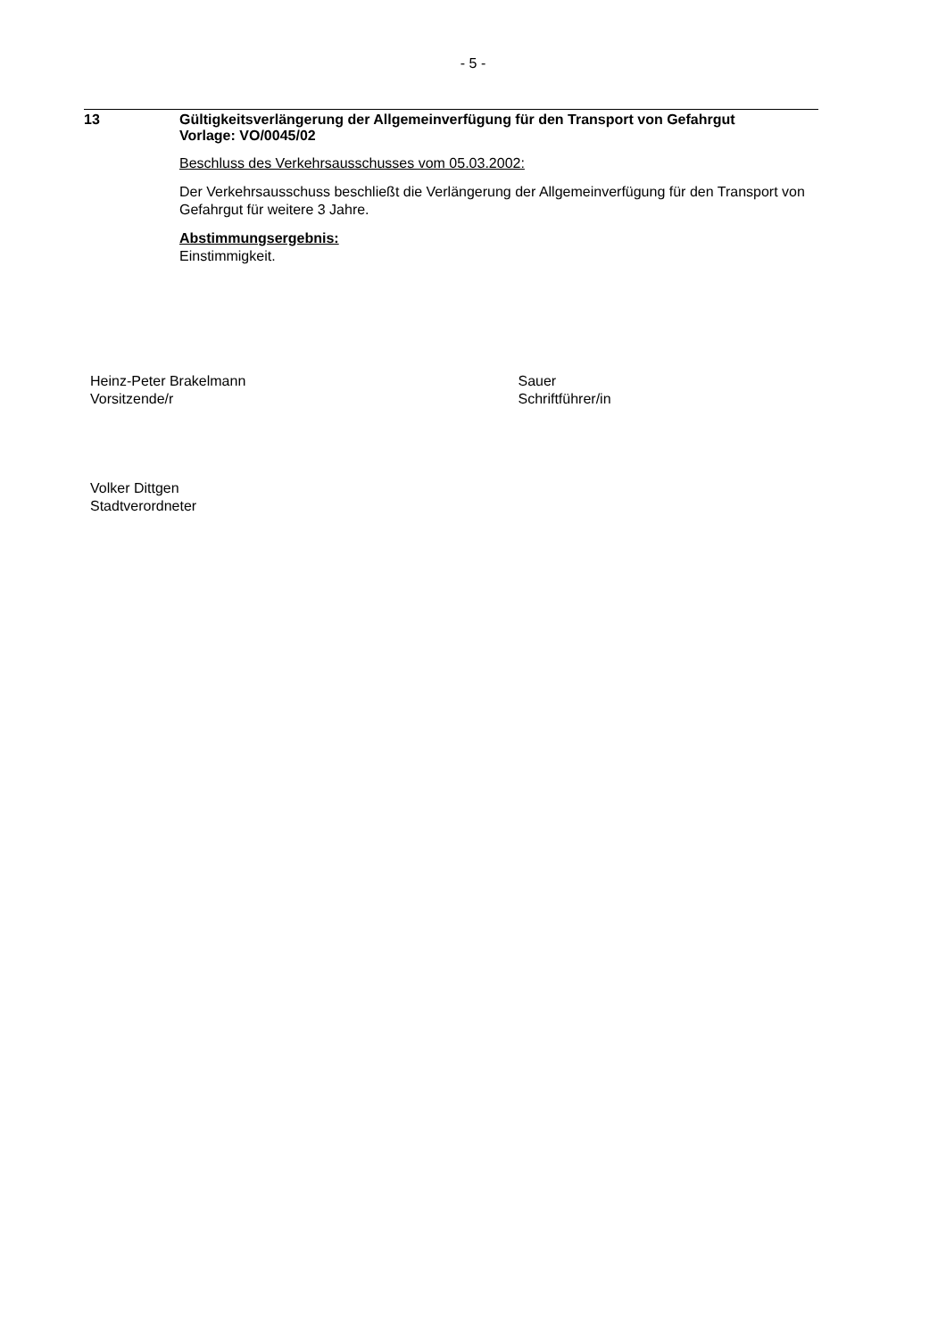- 5 -
13
Gültigkeitsverlängerung der Allgemeinverfügung für den Transport von Gefahrgut
Vorlage: VO/0045/02
Beschluss des Verkehrsausschusses vom 05.03.2002:
Der Verkehrsausschuss beschließt die Verlängerung der Allgemeinverfügung für den Transport von Gefahrgut für weitere 3 Jahre.
Abstimmungsergebnis:
Einstimmigkeit.
Heinz-Peter Brakelmann
Vorsitzende/r
Sauer
Schriftführer/in
Volker Dittgen
Stadtverordneter